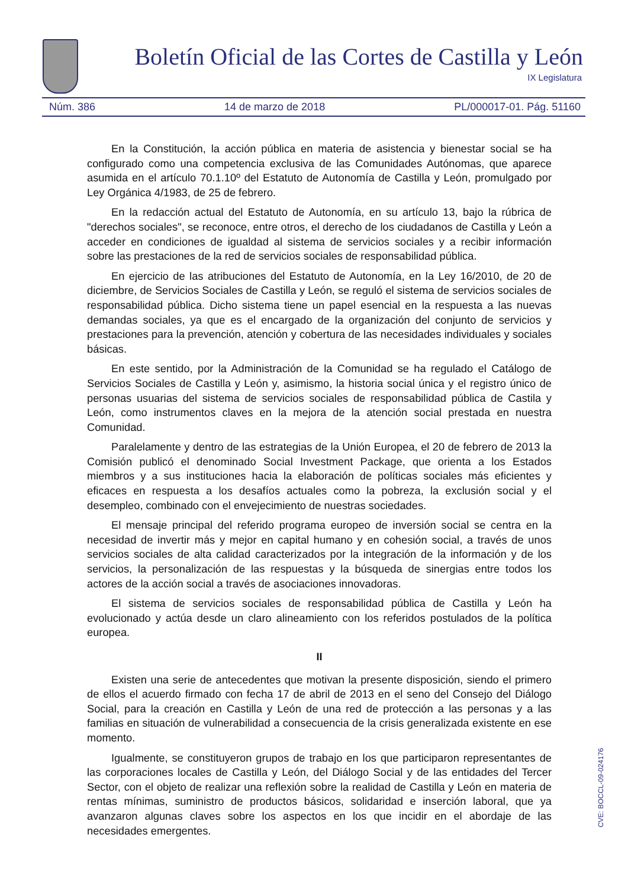Boletín Oficial de las Cortes de Castilla y León
IX Legislatura
Núm. 386 14 de marzo de 2018 PL/000017-01. Pág. 51160
En la Constitución, la acción pública en materia de asistencia y bienestar social se ha configurado como una competencia exclusiva de las Comunidades Autónomas, que aparece asumida en el artículo 70.1.10º del Estatuto de Autonomía de Castilla y León, promulgado por Ley Orgánica 4/1983, de 25 de febrero.
En la redacción actual del Estatuto de Autonomía, en su artículo 13, bajo la rúbrica de "derechos sociales", se reconoce, entre otros, el derecho de los ciudadanos de Castilla y León a acceder en condiciones de igualdad al sistema de servicios sociales y a recibir información sobre las prestaciones de la red de servicios sociales de responsabilidad pública.
En ejercicio de las atribuciones del Estatuto de Autonomía, en la Ley 16/2010, de 20 de diciembre, de Servicios Sociales de Castilla y León, se reguló el sistema de servicios sociales de responsabilidad pública. Dicho sistema tiene un papel esencial en la respuesta a las nuevas demandas sociales, ya que es el encargado de la organización del conjunto de servicios y prestaciones para la prevención, atención y cobertura de las necesidades individuales y sociales básicas.
En este sentido, por la Administración de la Comunidad se ha regulado el Catálogo de Servicios Sociales de Castilla y León y, asimismo, la historia social única y el registro único de personas usuarias del sistema de servicios sociales de responsabilidad pública de Castila y León, como instrumentos claves en la mejora de la atención social prestada en nuestra Comunidad.
Paralelamente y dentro de las estrategias de la Unión Europea, el 20 de febrero de 2013 la Comisión publicó el denominado Social Investment Package, que orienta a los Estados miembros y a sus instituciones hacia la elaboración de políticas sociales más eficientes y eficaces en respuesta a los desafíos actuales como la pobreza, la exclusión social y el desempleo, combinado con el envejecimiento de nuestras sociedades.
El mensaje principal del referido programa europeo de inversión social se centra en la necesidad de invertir más y mejor en capital humano y en cohesión social, a través de unos servicios sociales de alta calidad caracterizados por la integración de la información y de los servicios, la personalización de las respuestas y la búsqueda de sinergias entre todos los actores de la acción social a través de asociaciones innovadoras.
El sistema de servicios sociales de responsabilidad pública de Castilla y León ha evolucionado y actúa desde un claro alineamiento con los referidos postulados de la política europea.
II
Existen una serie de antecedentes que motivan la presente disposición, siendo el primero de ellos el acuerdo firmado con fecha 17 de abril de 2013 en el seno del Consejo del Diálogo Social, para la creación en Castilla y León de una red de protección a las personas y a las familias en situación de vulnerabilidad a consecuencia de la crisis generalizada existente en ese momento.
Igualmente, se constituyeron grupos de trabajo en los que participaron representantes de las corporaciones locales de Castilla y León, del Diálogo Social y de las entidades del Tercer Sector, con el objeto de realizar una reflexión sobre la realidad de Castilla y León en materia de rentas mínimas, suministro de productos básicos, solidaridad e inserción laboral, que ya avanzaron algunas claves sobre los aspectos en los que incidir en el abordaje de las necesidades emergentes.
CVE: BOCCL-09-024176